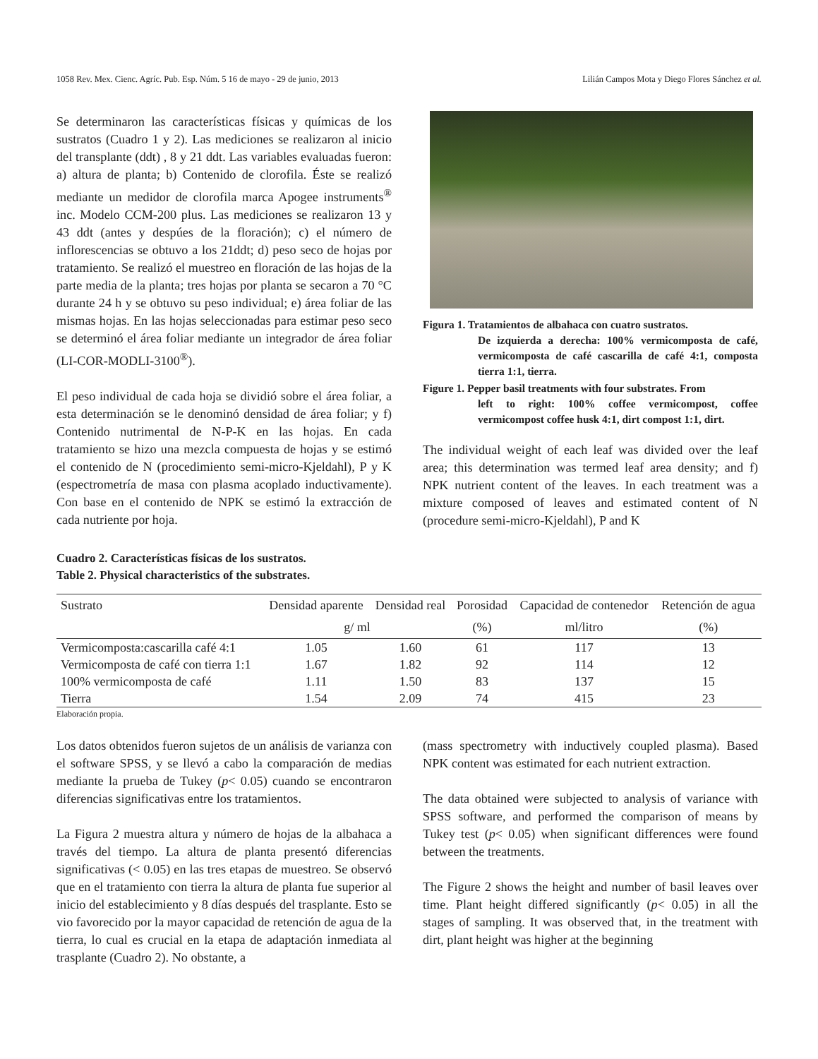1058 Rev. Mex. Cienc. Agríc. Pub. Esp. Núm. 5 16 de mayo - 29 de junio, 2013 Lilián Campos Mota y Diego Flores Sánchez et al.
Se determinaron las características físicas y químicas de los sustratos (Cuadro 1 y 2). Las mediciones se realizaron al inicio del transplante (ddt) , 8 y 21 ddt. Las variables evaluadas fueron: a) altura de planta; b) Contenido de clorofila. Éste se realizó mediante un medidor de clorofila marca Apogee instruments<sup>®</sup> inc. Modelo CCM-200 plus. Las mediciones se realizaron 13 y 43 ddt (antes y despúes de la floración); c) el número de inflorescencias se obtuvo a los 21ddt; d) peso seco de hojas por tratamiento. Se realizó el muestreo en floración de las hojas de la parte media de la planta; tres hojas por planta se secaron a 70 °C durante 24 h y se obtuvo su peso individual; e) área foliar de las mismas hojas. En las hojas seleccionadas para estimar peso seco se determinó el área foliar mediante un integrador de área foliar (LI-COR-MODLI-3100<sup>®</sup>).
El peso individual de cada hoja se dividió sobre el área foliar, a esta determinación se le denominó densidad de área foliar; y f) Contenido nutrimental de N-P-K en las hojas. En cada tratamiento se hizo una mezcla compuesta de hojas y se estimó el contenido de N (procedimiento semi-micro-Kjeldahl), P y K (espectrometría de masa con plasma acoplado inductivamente). Con base en el contenido de NPK se estimó la extracción de cada nutriente por hoja.
Figura 1. Tratamientos de albahaca con cuatro sustratos.
De izquierda a derecha: 100% vermicomposta de café, vermicomposta de café cascarilla de café 4:1, composta tierra 1:1, tierra.
Figure 1. Pepper basil treatments with four substrates. From
left to right: 100% coffee vermicompost, coffee vermicompost coffee husk 4:1, dirt compost 1:1, dirt.
The individual weight of each leaf was divided over the leaf area; this determination was termed leaf area density; and f) NPK nutrient content of the leaves. In each treatment was a mixture composed of leaves and estimated content of N (procedure semi-micro-Kjeldahl), P and K
Cuadro 2. Características físicas de los sustratos.
Table 2. Physical characteristics of the substrates.
| Sustrato | Densidad aparente | Densidad real | Porosidad | Capacidad de contenedor | Retención de agua |
| --- | --- | --- | --- | --- | --- |
| | g/ ml | | (%) | ml/litro | (%) |
| Vermicomposta:cascarilla café 4:1 | 1.05 | 1.60 | 61 | 117 | 13 |
| Vermicomposta de café con tierra 1:1 | 1.67 | 1.82 | 92 | 114 | 12 |
| 100% vermicomposta de café | 1.11 | 1.50 | 83 | 137 | 15 |
| Tierra | 1.54 | 2.09 | 74 | 415 | 23 |
Elaboración propia.
Los datos obtenidos fueron sujetos de un análisis de varianza con el software SPSS, y se llevó a cabo la comparación de medias mediante la prueba de Tukey (p< 0.05) cuando se encontraron diferencias significativas entre los tratamientos.
La Figura 2 muestra altura y número de hojas de la albahaca a través del tiempo. La altura de planta presentó diferencias significativas (< 0.05) en las tres etapas de muestreo. Se observó que en el tratamiento con tierra la altura de planta fue superior al inicio del establecimiento y 8 días después del trasplante. Esto se vio favorecido por la mayor capacidad de retención de agua de la tierra, lo cual es crucial en la etapa de adaptación inmediata al trasplante (Cuadro 2). No obstante, a
(mass spectrometry with inductively coupled plasma). Based NPK content was estimated for each nutrient extraction.
The data obtained were subjected to analysis of variance with SPSS software, and performed the comparison of means by Tukey test (p< 0.05) when significant differences were found between the treatments.
The Figure 2 shows the height and number of basil leaves over time. Plant height differed significantly (p< 0.05) in all the stages of sampling. It was observed that, in the treatment with dirt, plant height was higher at the beginning